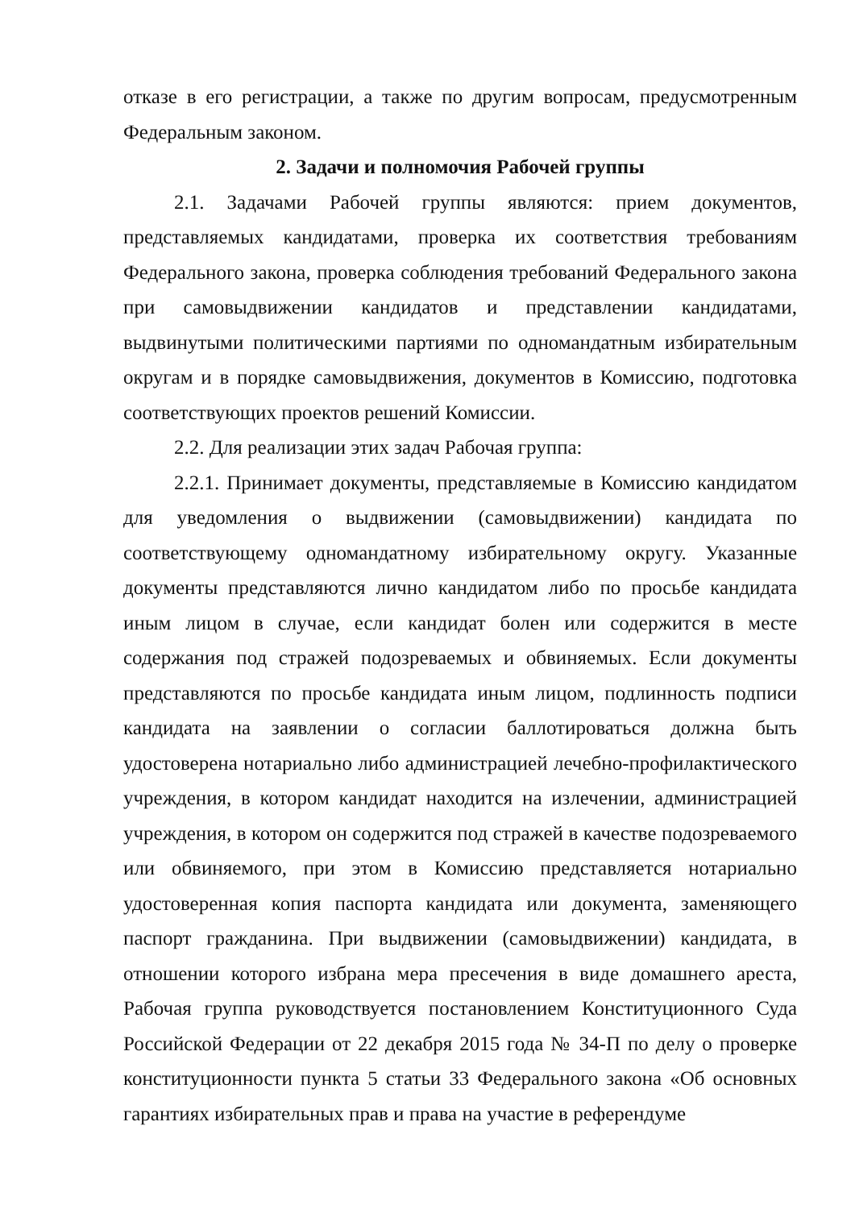отказе в его регистрации, а также по другим вопросам, предусмотренным Федеральным законом.
2. Задачи и полномочия Рабочей группы
2.1. Задачами Рабочей группы являются: прием документов, представляемых кандидатами, проверка их соответствия требованиям Федерального закона, проверка соблюдения требований Федерального закона при самовыдвижении кандидатов и представлении кандидатами, выдвинутыми политическими партиями по одномандатным избирательным округам и в порядке самовыдвижения, документов в Комиссию, подготовка соответствующих проектов решений Комиссии.
2.2. Для реализации этих задач Рабочая группа:
2.2.1. Принимает документы, представляемые в Комиссию кандидатом для уведомления о выдвижении (самовыдвижении) кандидата по соответствующему одномандатному избирательному округу. Указанные документы представляются лично кандидатом либо по просьбе кандидата иным лицом в случае, если кандидат болен или содержится в месте содержания под стражей подозреваемых и обвиняемых. Если документы представляются по просьбе кандидата иным лицом, подлинность подписи кандидата на заявлении о согласии баллотироваться должна быть удостоверена нотариально либо администрацией лечебно-профилактического учреждения, в котором кандидат находится на излечении, администрацией учреждения, в котором он содержится под стражей в качестве подозреваемого или обвиняемого, при этом в Комиссию представляется нотариально удостоверенная копия паспорта кандидата или документа, заменяющего паспорт гражданина. При выдвижении (самовыдвижении) кандидата, в отношении которого избрана мера пресечения в виде домашнего ареста, Рабочая группа руководствуется постановлением Конституционного Суда Российской Федерации от 22 декабря 2015 года № 34-П по делу о проверке конституционности пункта 5 статьи 33 Федерального закона «Об основных гарантиях избирательных прав и права на участие в референдуме